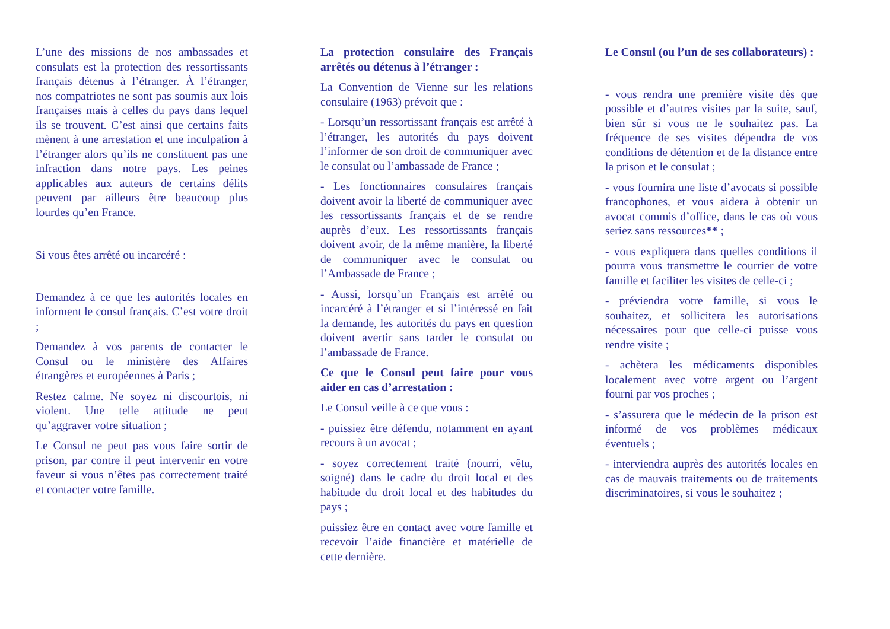L’une des missions de nos ambassades et consulats est la protection des ressortissants français détenus à l’étranger. À l’étranger, nos compatriotes ne sont pas soumis aux lois françaises mais à celles du pays dans lequel ils se trouvent. C’est ainsi que certains faits mènent à une arrestation et une inculpation à l’étranger alors qu’ils ne constituent pas une infraction dans notre pays. Les peines applicables aux auteurs de certains délits peuvent par ailleurs être beaucoup plus lourdes qu’en France.
Si vous êtes arrêté ou incarcéré :
Demandez à ce que les autorités locales en informent le consul français. C’est votre droit ;
Demandez à vos parents de contacter le Consul ou le ministère des Affaires étrangères et européennes à Paris ;
Restez calme. Ne soyez ni discourtois, ni violent. Une telle attitude ne peut qu’aggraver votre situation ;
Le Consul ne peut pas vous faire sortir de prison, par contre il peut intervenir en votre faveur si vous n’êtes pas correctement traité et contacter votre famille.
La protection consulaire des Français arrêtés ou détenus à l’étranger :
La Convention de Vienne sur les relations consulaire (1963) prévoit que :
- Lorsqu’un ressortissant français est arrêté à l’étranger, les autorités du pays doivent l’informer de son droit de communiquer avec le consulat ou l’ambassade de France ;
- Les fonctionnaires consulaires français doivent avoir la liberté de communiquer avec les ressortissants français et de se rendre auprès d’eux. Les ressortissants français doivent avoir, de la même manière, la liberté de communiquer avec le consulat ou l’Ambassade de France ;
- Aussi, lorsqu’un Français est arrêté ou incarcéré à l’étranger et si l’intéressé en fait la demande, les autorités du pays en question doivent avertir sans tarder le consulat ou l’ambassade de France.
Ce que le Consul peut faire pour vous aider en cas d’arrestation :
Le Consul veille à ce que vous :
- puissiez être défendu, notamment en ayant recours à un avocat ;
- soyez correctement traité (nourri, vêtu, soigné) dans le cadre du droit local et des habitude du droit local et des habitudes du pays ;
puissiez être en contact avec votre famille et recevoir l’aide financière et matérielle de cette dernière.
Le Consul (ou l’un de ses collaborateurs) :
- vous rendra une première visite dès que possible et d’autres visites par la suite, sauf, bien sûr si vous ne le souhaitez pas. La fréquence de ses visites dépendra de vos conditions de détention et de la distance entre la prison et le consulat ;
- vous fournira une liste d’avocats si possible francophones, et vous aidera à obtenir un avocat commis d’office, dans le cas où vous seriez sans ressources** ;
- vous expliquera dans quelles conditions il pourra vous transmettre le courrier de votre famille et faciliter les visites de celle-ci ;
- préviendra votre famille, si vous le souhaitez, et sollicitera les autorisations nécessaires pour que celle-ci puisse vous rendre visite ;
- achètera les médicaments disponibles localement avec votre argent ou l’argent fourni par vos proches ;
- s’assurera que le médecin de la prison est informé de vos problèmes médicaux éventuels ;
- interviendra auprès des autorités locales en cas de mauvais traitements ou de traitements discriminatoires, si vous le souhaitez ;